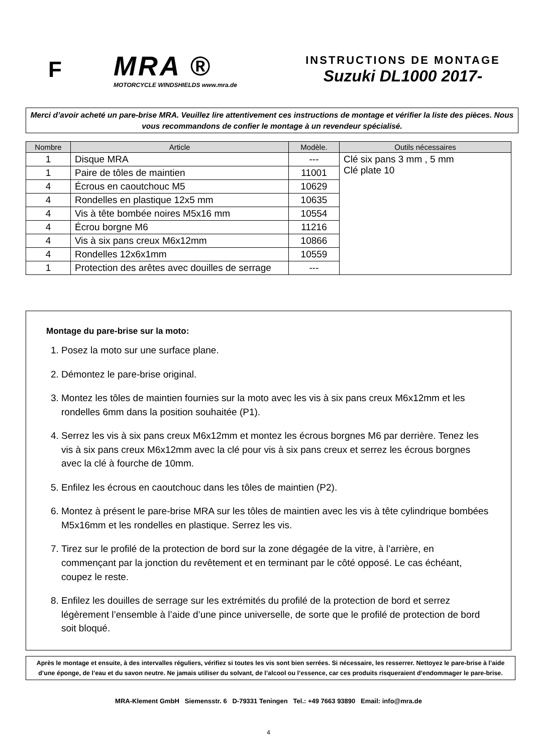F
MRA ®
MOTORCYCLE WINDSHIELDS www.mra.de
INSTRUCTIONS DE MONTAGE
Suzuki DL1000 2017-
Merci d’avoir acheté un pare-brise MRA. Veuillez lire attentivement ces instructions de montage et vérifier la liste des pièces. Nous vous recommandons de confier le montage à un revendeur spécialisé.
| Nombre | Article | Modèle. | Outils nécessaires |
| --- | --- | --- | --- |
| 1 | Disque MRA | --- | Clé six pans 3 mm , 5 mm Clé plate 10 |
| 1 | Paire de tôles de maintien | 11001 | |
| 4 | Écrous en caoutchouc M5 | 10629 | |
| 4 | Rondelles en plastique 12x5 mm | 10635 | |
| 4 | Vis à tête bombée noires M5x16 mm | 10554 | |
| 4 | Écrou borgne M6 | 11216 | |
| 4 | Vis à six pans creux M6x12mm | 10866 | |
| 4 | Rondelles 12x6x1mm | 10559 | |
| 1 | Protection des arêtes avec douilles de serrage | --- | |
Montage du pare-brise sur la moto:
1. Posez la moto sur une surface plane.
2. Démontez le pare-brise original.
3. Montez les tôles de maintien fournies sur la moto avec les vis à six pans creux M6x12mm et les rondelles 6mm dans la position souhaitée (P1).
4. Serrez les vis à six pans creux M6x12mm et montez les écrous borgnes M6 par derrière. Tenez les vis à six pans creux M6x12mm avec la clé pour vis à six pans creux et serrez les écrous borgnes avec la clé à fourche de 10mm.
5. Enfilez les écrous en caoutchouc dans les tôles de maintien (P2).
6. Montez à présent le pare-brise MRA sur les tôles de maintien avec les vis à tête cylindrique bombées M5x16mm et les rondelles en plastique. Serrez les vis.
7. Tirez sur le profilé de la protection de bord sur la zone dégagée de la vitre, à l’arrière, en commençant par la jonction du revêtement et en terminant par le côté opposé. Le cas échéant, coupez le reste.
8. Enfilez les douilles de serrage sur les extrémités du profilé de la protection de bord et serrez légèrement l’ensemble à l’aide d’une pince universelle, de sorte que le profilé de protection de bord soit bloqué.
Après le montage et ensuite, à des intervalles réguliers, vérifiez si toutes les vis sont bien serrées. Si nécessaire, les resserrer. Nettoyez le pare-brise à l’aide d’une éponge, de l’eau et du savon neutre. Ne jamais utiliser du solvant, de l’alcool ou l’essence, car ces produits risqueraient d’endommager le pare-brise.
MRA-Klement GmbH Siemensstr. 6 D-79331 Teningen Tel.: +49 7663 93890 Email: info@mra.de
4